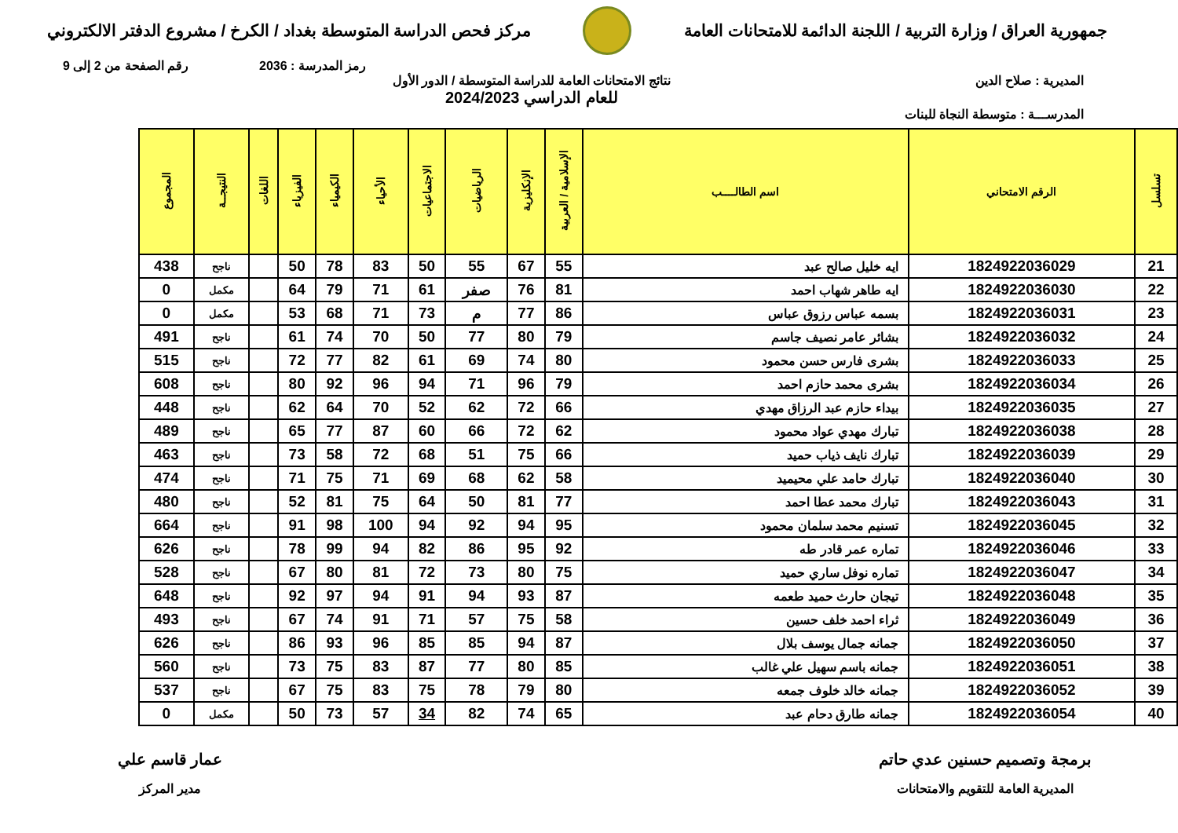جمهورية العراق / وزارة التربية / اللجنة الدائمة للامتحانات العامة
مركز فحص الدراسة المتوسطة بغداد / الكرخ / مشروع الدفتر الالكتروني
رمز المدرسة : 2036 رقم الصفحة من 2 إلى 9
المديرية : صلاح الدين نتائج الامتحانات العامة للدراسة المتوسطة / الدور الأول
للعام الدراسي 2024/2023
المدرســـة : متوسطة النجاة للبنات
| تسلسل | الرقم الامتحاني | اسم الطالــــب | الإسلامية / العربية | الإنكليزية | الرياضيات | الاجتماعيات | الأحياء | الكيمياء | الفيزياء | اللغات | النتيجــة | المجموع |
| --- | --- | --- | --- | --- | --- | --- | --- | --- | --- | --- | --- | --- |
| 21 | 1824922036029 | ايه خليل صالح عبد | 55 | 67 | 55 | 50 | 83 | 78 | 50 | | ناجح | 438 |
| 22 | 1824922036030 | ايه طاهر شهاب احمد | 81 | 76 | صفر | 61 | 71 | 79 | 64 | | مكمل | 0 |
| 23 | 1824922036031 | بسمه عباس رزوق عباس | 86 | 77 | م | 73 | 71 | 68 | 53 | | مكمل | 0 |
| 24 | 1824922036032 | بشائر عامر نصيف جاسم | 79 | 80 | 77 | 50 | 70 | 74 | 61 | | ناجح | 491 |
| 25 | 1824922036033 | بشرى فارس حسن محمود | 80 | 74 | 69 | 61 | 82 | 77 | 72 | | ناجح | 515 |
| 26 | 1824922036034 | بشرى محمد حازم احمد | 79 | 96 | 71 | 94 | 96 | 92 | 80 | | ناجح | 608 |
| 27 | 1824922036035 | بيداء حازم عبد الرزاق مهدي | 66 | 72 | 62 | 52 | 70 | 64 | 62 | | ناجح | 448 |
| 28 | 1824922036038 | تبارك مهدي عواد محمود | 62 | 72 | 66 | 60 | 87 | 77 | 65 | | ناجح | 489 |
| 29 | 1824922036039 | تبارك نايف ذياب حميد | 66 | 75 | 51 | 68 | 72 | 58 | 73 | | ناجح | 463 |
| 30 | 1824922036040 | تبارك حامد علي محيميد | 58 | 62 | 68 | 69 | 71 | 75 | 71 | | ناجح | 474 |
| 31 | 1824922036043 | تبارك محمد عطا احمد | 77 | 81 | 50 | 64 | 75 | 81 | 52 | | ناجح | 480 |
| 32 | 1824922036045 | تسنيم محمد سلمان محمود | 95 | 94 | 92 | 94 | 100 | 98 | 91 | | ناجح | 664 |
| 33 | 1824922036046 | تماره عمر قادر طه | 92 | 95 | 86 | 82 | 94 | 99 | 78 | | ناجح | 626 |
| 34 | 1824922036047 | تماره نوفل ساري حميد | 75 | 80 | 73 | 72 | 81 | 80 | 67 | | ناجح | 528 |
| 35 | 1824922036048 | تيجان حارث حميد طعمه | 87 | 93 | 94 | 91 | 94 | 97 | 92 | | ناجح | 648 |
| 36 | 1824922036049 | ثراء احمد خلف حسين | 58 | 75 | 57 | 71 | 91 | 74 | 67 | | ناجح | 493 |
| 37 | 1824922036050 | جمانه جمال يوسف بلال | 87 | 94 | 85 | 85 | 96 | 93 | 86 | | ناجح | 626 |
| 38 | 1824922036051 | جمانه باسم سهيل علي غالب | 85 | 80 | 77 | 87 | 83 | 75 | 73 | | ناجح | 560 |
| 39 | 1824922036052 | جمانه خالد خلوف جمعه | 80 | 79 | 78 | 75 | 83 | 75 | 67 | | ناجح | 537 |
| 40 | 1824922036054 | جمانه طارق دحام عبد | 65 | 74 | 82 | 34 | 57 | 73 | 50 | | مكمل | 0 |
برمجة وتصميم حسنين عدي حاتم
المديرية العامة للتقويم والامتحانات
عمار قاسم علي
مدير المركز